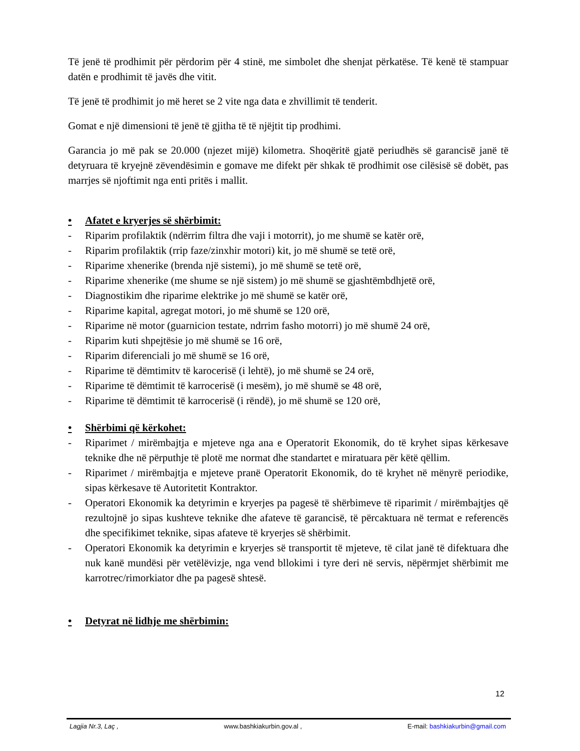Të jenë të prodhimit për përdorim për 4 stinë, me simbolet dhe shenjat përkatëse. Të kenë të stampuar datën e prodhimit të javës dhe vitit.
Të jenë të prodhimit jo më heret se 2 vite nga data e zhvillimit të tenderit.
Gomat e një dimensioni të jenë të gjitha të të njëjtit tip prodhimi.
Garancia jo më pak se 20.000 (njezet mijë) kilometra. Shoqëritë gjatë periudhës së garancisë janë të detyruara të kryejnë zëvendësimin e gomave me difekt për shkak të prodhimit ose cilësisë së dobët, pas marrjes së njoftimit nga enti pritës i mallit.
• Afatet e kryerjes së shërbimit:
- Riparim profilaktik (ndërrim filtra dhe vaji i motorrit), jo me shumë se katër orë,
- Riparim profilaktik (rrip faze/zinxhir motori) kit, jo më shumë se tetë orë,
- Riparime xhenerike (brenda një sistemi), jo më shumë se tetë orë,
- Riparime xhenerike (me shume se një sistem) jo më shumë se gjashtëmbdhjetë orë,
- Diagnostikim dhe riparime elektrike jo më shumë se katër orë,
- Riparime kapital, agregat motori, jo më shumë se 120 orë,
- Riparime në motor (guarnicion testate, ndrrim fasho motorri) jo më shumë 24 orë,
- Riparim kuti shpejtësie jo më shumë se 16 orë,
- Riparim diferenciali jo më shumë se 16 orë,
- Riparime të dëmtimitv të karocerisë (i lehtë), jo më shumë se 24 orë,
- Riparime të dëmtimit të karrocerisë (i mesëm), jo më shumë se 48 orë,
- Riparime të dëmtimit të karrocerisë (i rëndë), jo më shumë se 120 orë,
• Shërbimi që kërkohet:
- Riparimet / mirëmbajtja e mjeteve nga ana e Operatorit Ekonomik, do të kryhet sipas kërkesave teknike dhe në përputhje të plotë me normat dhe standartet e miratuara për këtë qëllim.
- Riparimet / mirëmbajtja e mjeteve pranë Operatorit Ekonomik, do të kryhet në mënyrë periodike, sipas kërkesave të Autoritetit Kontraktor.
- Operatori Ekonomik ka detyrimin e kryerjes pa pagesë të shërbimeve të riparimit / mirëmbajtjes që rezultojnë jo sipas kushteve teknike dhe afateve të garancisë, të përcaktuara në termat e referencës dhe specifikimet teknike, sipas afateve të kryerjes së shërbimit.
- Operatori Ekonomik ka detyrimin e kryerjes së transportit të mjeteve, të cilat janë të difektuara dhe nuk kanë mundësi për vetëlëvizje, nga vend bllokimi i tyre deri në servis, nëpërmjet shërbimit me karrotrec/rimorkiator dhe pa pagesë shtesë.
• Detyrat në lidhje me shërbimin:
12
Lagjia Nr.3, Laç , www.bashkiakurbin.gov.al , E-mail: bashkiakurbin@gmail.com